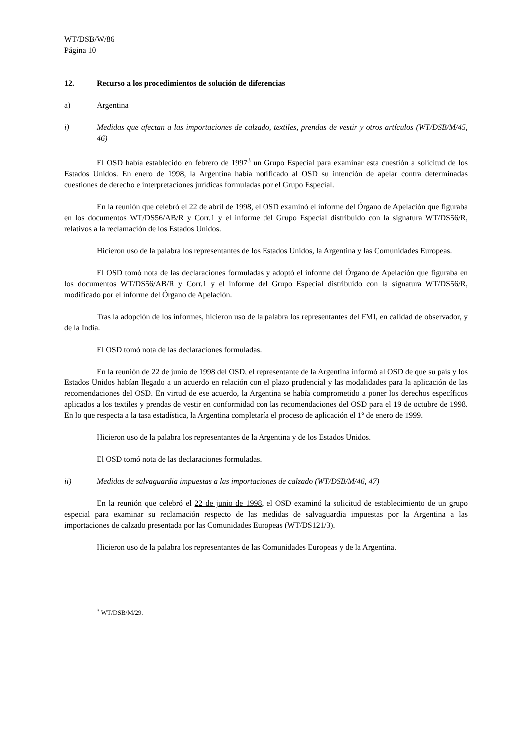WT/DSB/W/86
Página 10
12. Recurso a los procedimientos de solución de diferencias
a) Argentina
i) Medidas que afectan a las importaciones de calzado, textiles, prendas de vestir y otros artículos (WT/DSB/M/45, 46)
El OSD había establecido en febrero de 1997<sup>3</sup> un Grupo Especial para examinar esta cuestión a solicitud de los Estados Unidos. En enero de 1998, la Argentina había notificado al OSD su intención de apelar contra determinadas cuestiones de derecho e interpretaciones jurídicas formuladas por el Grupo Especial.
En la reunión que celebró el 22 de abril de 1998, el OSD examinó el informe del Órgano de Apelación que figuraba en los documentos WT/DS56/AB/R y Corr.1 y el informe del Grupo Especial distribuido con la signatura WT/DS56/R, relativos a la reclamación de los Estados Unidos.
Hicieron uso de la palabra los representantes de los Estados Unidos, la Argentina y las Comunidades Europeas.
El OSD tomó nota de las declaraciones formuladas y adoptó el informe del Órgano de Apelación que figuraba en los documentos WT/DS56/AB/R y Corr.1 y el informe del Grupo Especial distribuido con la signatura WT/DS56/R, modificado por el informe del Órgano de Apelación.
Tras la adopción de los informes, hicieron uso de la palabra los representantes del FMI, en calidad de observador, y de la India.
El OSD tomó nota de las declaraciones formuladas.
En la reunión de 22 de junio de 1998 del OSD, el representante de la Argentina informó al OSD de que su país y los Estados Unidos habían llegado a un acuerdo en relación con el plazo prudencial y las modalidades para la aplicación de las recomendaciones del OSD. En virtud de ese acuerdo, la Argentina se había comprometido a poner los derechos específicos aplicados a los textiles y prendas de vestir en conformidad con las recomendaciones del OSD para el 19 de octubre de 1998. En lo que respecta a la tasa estadística, la Argentina completaría el proceso de aplicación el 1º de enero de 1999.
Hicieron uso de la palabra los representantes de la Argentina y de los Estados Unidos.
El OSD tomó nota de las declaraciones formuladas.
ii) Medidas de salvaguardia impuestas a las importaciones de calzado (WT/DSB/M/46, 47)
En la reunión que celebró el 22 de junio de 1998, el OSD examinó la solicitud de establecimiento de un grupo especial para examinar su reclamación respecto de las medidas de salvaguardia impuestas por la Argentina a las importaciones de calzado presentada por las Comunidades Europeas (WT/DS121/3).
Hicieron uso de la palabra los representantes de las Comunidades Europeas y de la Argentina.
<sup>3</sup> WT/DSB/M/29.